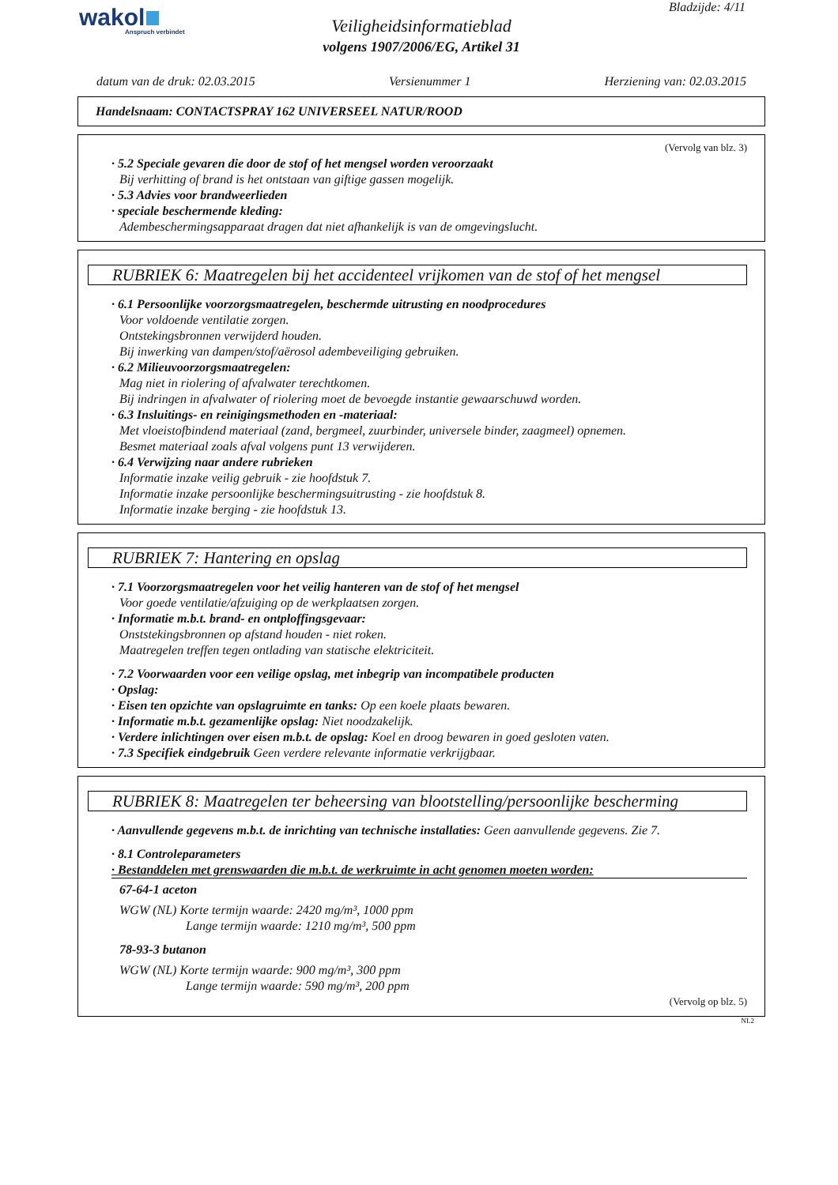wakol
Anspruch verbindet
Bladzijde: 4/11
Veiligheidsinformatieblad
volgens 1907/2006/EG, Artikel 31
datum van de druk: 02.03.2015 Versienummer 1 Herziening van: 02.03.2015
Handelsnaam: CONTACTSPRAY 162 UNIVERSEEL NATUR/ROOD
(Vervolg van blz. 3)
· 5.2 Speciale gevaren die door de stof of het mengsel worden veroorzaakt
Bij verhitting of brand is het ontstaan van giftige gassen mogelijk.
· 5.3 Advies voor brandweerlieden
· speciale beschermende kleding:
Adembeschermingsapparaat dragen dat niet afhankelijk is van de omgevingslucht.
RUBRIEK 6: Maatregelen bij het accidenteel vrijkomen van de stof of het mengsel
· 6.1 Persoonlijke voorzorgsmaatregelen, beschermde uitrusting en noodprocedures
Voor voldoende ventilatie zorgen.
Ontstekingsbronnen verwijderd houden.
Bij inwerking van dampen/stof/aërosol adembeveiliging gebruiken.
· 6.2 Milieuvoorzorgsmaatregelen:
Mag niet in riolering of afvalwater terechtkomen.
Bij indringen in afvalwater of riolering moet de bevoegde instantie gewaarschuwd worden.
· 6.3 Insluitings- en reinigingsmethoden en -materiaal:
Met vloeistofbindend materiaal (zand, bergmeel, zuurbinder, universele binder, zaagmeel) opnemen.
Besmet materiaal zoals afval volgens punt 13 verwijderen.
· 6.4 Verwijzing naar andere rubrieken
Informatie inzake veilig gebruik - zie hoofdstuk 7.
Informatie inzake persoonlijke beschermingsuitrusting - zie hoofdstuk 8.
Informatie inzake berging - zie hoofdstuk 13.
RUBRIEK 7: Hantering en opslag
· 7.1 Voorzorgsmaatregelen voor het veilig hanteren van de stof of het mengsel
Voor goede ventilatie/afzuiging op de werkplaatsen zorgen.
· Informatie m.b.t. brand- en ontploffingsgevaar:
Onststekingsbronnen op afstand houden - niet roken.
Maatregelen treffen tegen ontlading van statische elektriciteit.
· 7.2 Voorwaarden voor een veilige opslag, met inbegrip van incompatibele producten
· Opslag:
· Eisen ten opzichte van opslagruimte en tanks: Op een koele plaats bewaren.
· Informatie m.b.t. gezamenlijke opslag: Niet noodzakelijk.
· Verdere inlichtingen over eisen m.b.t. de opslag: Koel en droog bewaren in goed gesloten vaten.
· 7.3 Specifiek eindgebruik Geen verdere relevante informatie verkrijgbaar.
RUBRIEK 8: Maatregelen ter beheersing van blootstelling/persoonlijke bescherming
· Aanvullende gegevens m.b.t. de inrichting van technische installaties: Geen aanvullende gegevens. Zie 7.
· 8.1 Controleparameters
· Bestanddelen met grenswaarden die m.b.t. de werkruimte in acht genomen moeten worden:
67-64-1 aceton
WGW (NL) Korte termijn waarde: 2420 mg/m³, 1000 ppm
Lange termijn waarde: 1210 mg/m³, 500 ppm
78-93-3 butanon
WGW (NL) Korte termijn waarde: 900 mg/m³, 300 ppm
Lange termijn waarde: 590 mg/m³, 200 ppm
(Vervolg op blz. 5)
NL2